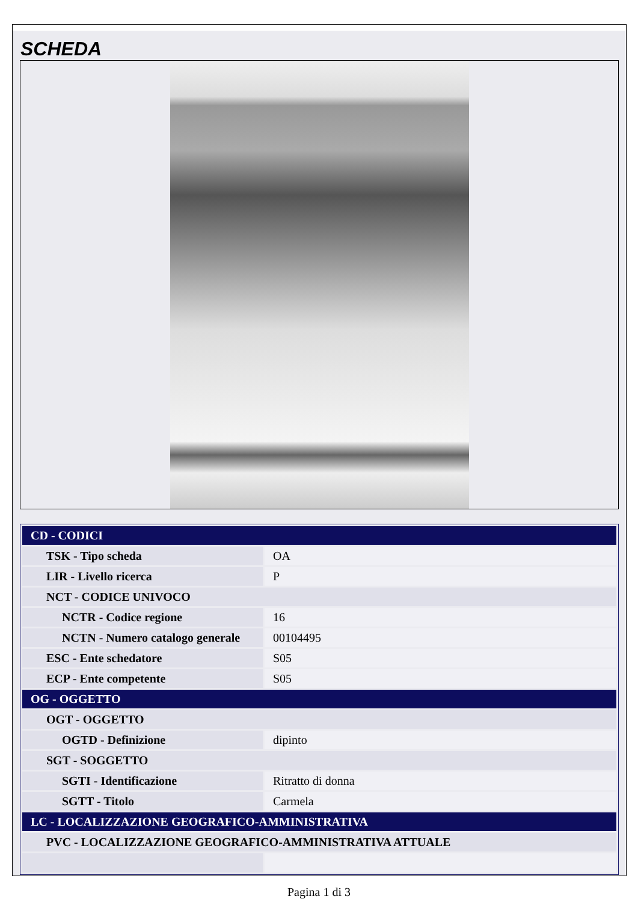SCHEDA
| CD - CODICI | |
| TSK - Tipo scheda | OA |
| LIR - Livello ricerca | P |
| NCT - CODICE UNIVOCO | |
| NCTR - Codice regione | 16 |
| NCTN - Numero catalogo generale | 00104495 |
| ESC - Ente schedatore | S05 |
| ECP - Ente competente | S05 |
| OG - OGGETTO | |
| OGT - OGGETTO | |
| OGTD - Definizione | dipinto |
| SGT - SOGGETTO | |
| SGTI - Identificazione | Ritratto di donna |
| SGTT - Titolo | Carmela |
| LC - LOCALIZZAZIONE GEOGRAFICO-AMMINISTRATIVA | |
| PVC - LOCALIZZAZIONE GEOGRAFICO-AMMINISTRATIVA ATTUALE | |
Pagina 1 di 3